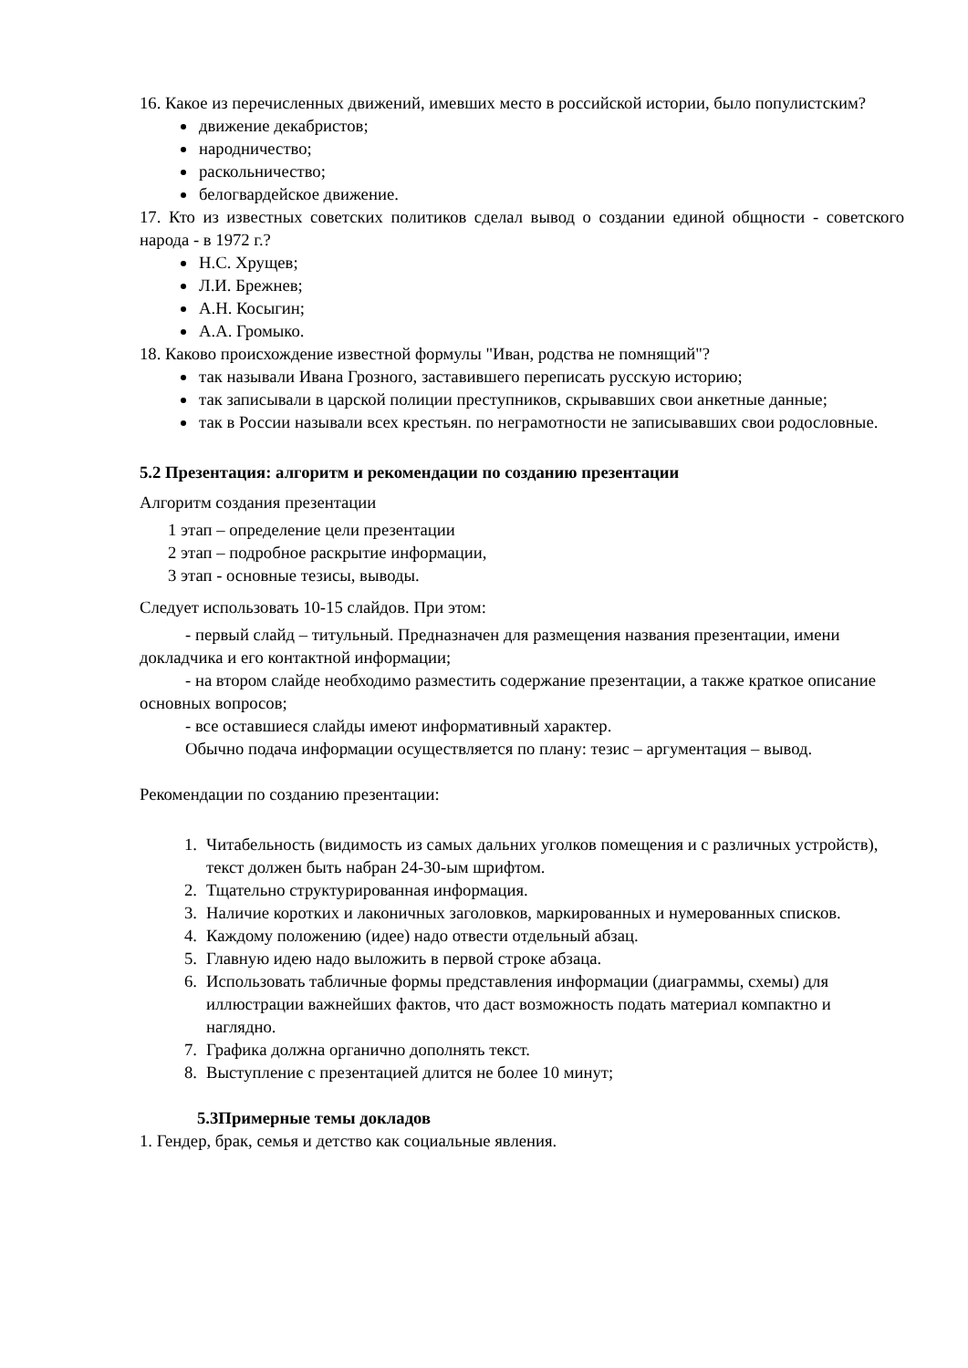16. Какое из перечисленных движений, имевших место в российской истории, было популистским?
движение декабристов;
народничество;
раскольничество;
белогвардейское движение.
17. Кто из известных советских политиков сделал вывод о создании единой общности - советского народа - в 1972 г.?
Н.С. Хрущев;
Л.И. Брежнев;
А.Н. Косыгин;
А.А. Громыко.
18. Каково происхождение известной формулы "Иван, родства не помнящий"?
так называли Ивана Грозного, заставившего переписать русскую историю;
так записывали в царской полиции преступников, скрывавших свои анкетные данные;
так в России называли всех крестьян. по неграмотности не записывавших свои родословные.
5.2 Презентация: алгоритм и рекомендации по созданию презентации
Алгоритм создания презентации
1 этап – определение цели презентации
2 этап – подробное раскрытие информации,
3 этап - основные тезисы, выводы.
Следует использовать 10-15 слайдов. При этом:
- первый слайд – титульный. Предназначен для размещения названия презентации, имени докладчика и его контактной информации;
- на втором слайде необходимо разместить содержание презентации, а также краткое описание основных вопросов;
- все оставшиеся слайды имеют информативный характер.
Обычно подача информации осуществляется по плану: тезис – аргументация – вывод.
Рекомендации по созданию презентации:
1. Читабельность (видимость из самых дальних уголков помещения и с различных устройств), текст должен быть набран 24-30-ым шрифтом.
2. Тщательно структурированная информация.
3. Наличие коротких и лаконичных заголовков, маркированных и нумерованных списков.
4. Каждому положению (идее) надо отвести отдельный абзац.
5. Главную идею надо выложить в первой строке абзаца.
6. Использовать табличные формы представления информации (диаграммы, схемы) для иллюстрации важнейших фактов, что даст возможность подать материал компактно и наглядно.
7. Графика должна органично дополнять текст.
8. Выступление с презентацией длится не более 10 минут;
5.3Примерные темы докладов
1. Гендер, брак, семья и детство как социальные явления.